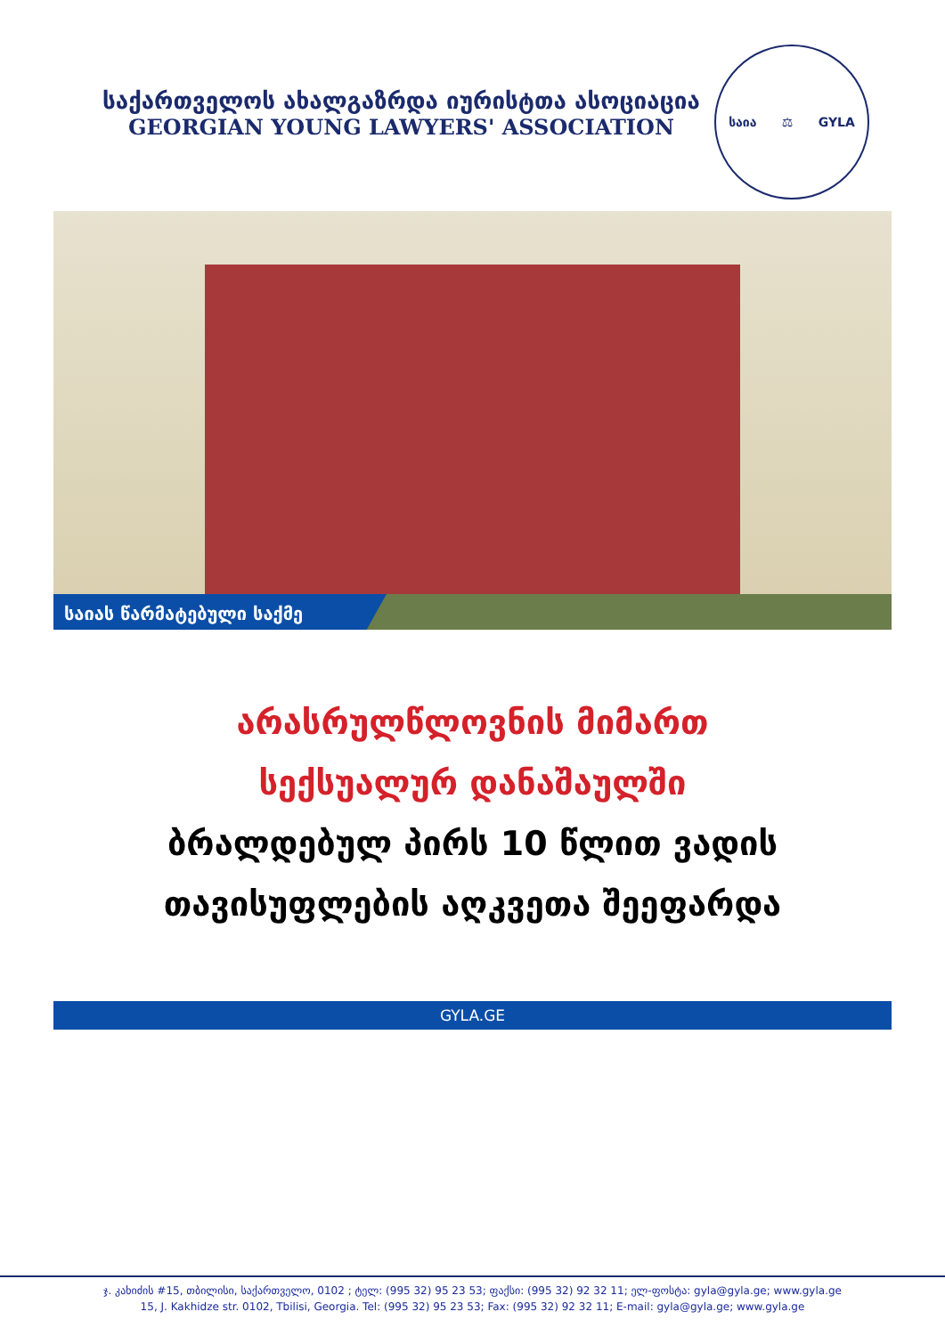საქართველოს ახალგაზრდა იურისტთა ასოციაცია
GEORGIAN YOUNG LAWYERS' ASSOCIATION
საია ⚖ GYLA
საიას წარმატებული საქმე
არასრულწლოვნის მიმართ
სექსუალურ დანაშაულში
ბრალდებულ პირს 10 წლით ვადის
თავისუფლების აღკვეთა შეეფარდა
GYLA.GE
ჯ. კახიძის #15, თბილისი, საქართველო, 0102 ; ტელ: (995 32) 95 23 53; ფაქსი: (995 32) 92 32 11; ელ-ფოსტა: gyla@gyla.ge; www.gyla.ge
15, J. Kakhidze str. 0102, Tbilisi, Georgia. Tel: (995 32) 95 23 53; Fax: (995 32) 92 32 11; E-mail: gyla@gyla.ge; www.gyla.ge